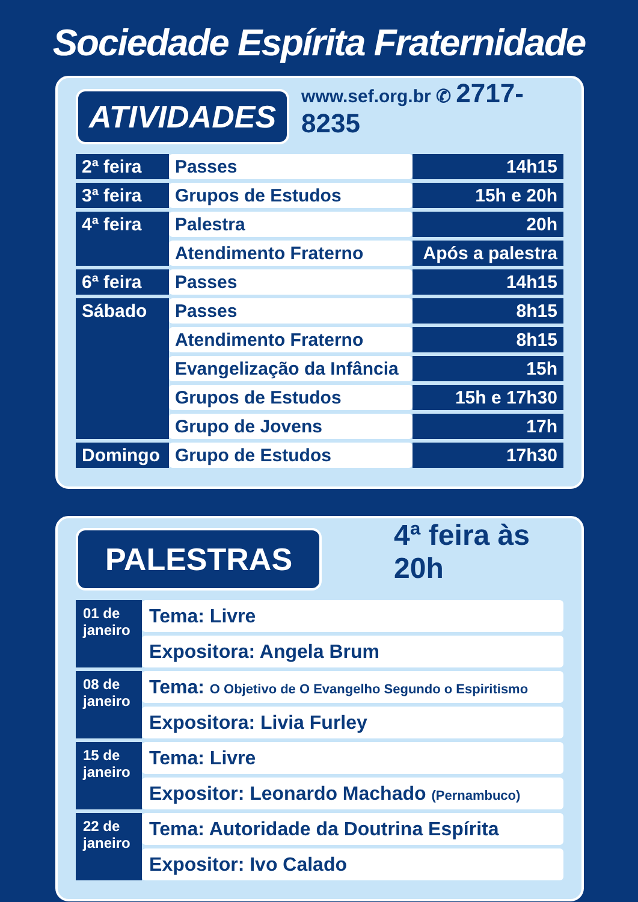Sociedade Espírita Fraternidade
ATIVIDADES
www.sef.org.br ✆ 2717-8235
| 2ª feira | Passes | 14h15 |
| 3ª feira | Grupos de Estudos | 15h e 20h |
| 4ª feira | Palestra | 20h |
| | Atendimento Fraterno | Após a palestra |
| 6ª feira | Passes | 14h15 |
| Sábado | Passes | 8h15 |
| | Atendimento Fraterno | 8h15 |
| | Evangelização da Infância | 15h |
| | Grupos de Estudos | 15h e 17h30 |
| | Grupo de Jovens | 17h |
| Domingo | Grupo de Estudos | 17h30 |
PALESTRAS
4ª feira às 20h
| 01 de janeiro | Tema: Livre |
| | Expositora: Angela Brum |
| 08 de janeiro | Tema: O Objetivo de O Evangelho Segundo o Espiritismo |
| | Expositora: Livia Furley |
| 15 de janeiro | Tema: Livre |
| | Expositor: Leonardo Machado (Pernambuco) |
| 22 de janeiro | Tema: Autoridade da Doutrina Espírita |
| | Expositor: Ivo Calado |